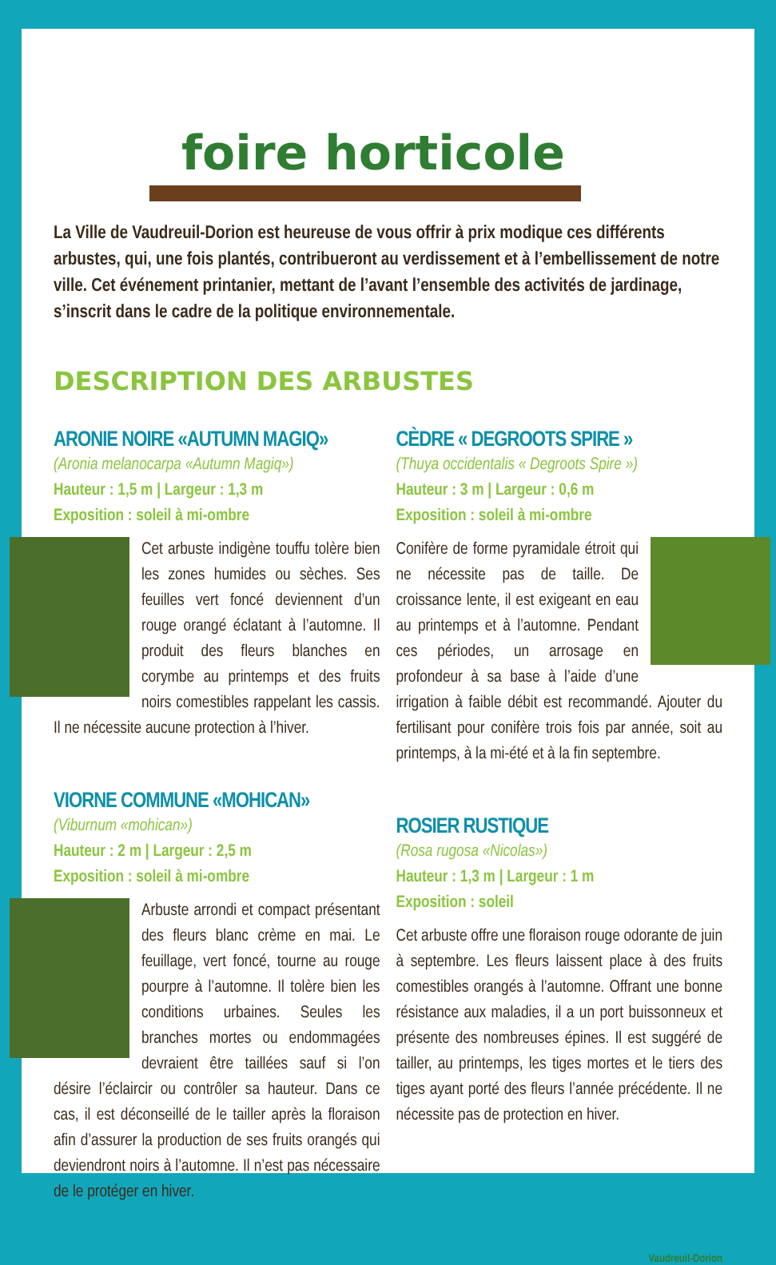foire horticole
La Ville de Vaudreuil-Dorion est heureuse de vous offrir à prix modique ces différents arbustes, qui, une fois plantés, contribueront au verdissement et à l’embellissement de notre ville. Cet événement printanier, mettant de l’avant l’ensemble des activités de jardinage, s’inscrit dans le cadre de la politique environnementale.
DESCRIPTION DES ARBUSTES
ARONIE NOIRE «AUTUMN MAGIQ»
(Aronia melanocarpa «Autumn Magiq»)
Hauteur : 1,5 m | Largeur : 1,3 m
Exposition : soleil à mi-ombre
Cet arbuste indigène touffu tolère bien les zones humides ou sèches. Ses feuilles vert foncé deviennent d’un rouge orangé éclatant à l’automne. Il produit des fleurs blanches en corymbe au printemps et des fruits noirs comestibles rappelant les cassis. Il ne nécessite aucune protection à l’hiver.
VIORNE COMMUNE «MOHICAN»
(Viburnum «mohican»)
Hauteur : 2 m | Largeur : 2,5 m
Exposition : soleil à mi-ombre
Arbuste arrondi et compact présentant des fleurs blanc crème en mai. Le feuillage, vert foncé, tourne au rouge pourpre à l’automne. Il tolère bien les conditions urbaines. Seules les branches mortes ou endommagées devraient être taillées sauf si l’on désire l’éclaircir ou contrôler sa hauteur. Dans ce cas, il est déconseillé de le tailler après la floraison afin d’assurer la production de ses fruits orangés qui deviendront noirs à l’automne. Il n’est pas nécessaire de le protéger en hiver.
CÈDRE « DEGROOTS SPIRE »
(Thuya occidentalis « Degroots Spire »)
Hauteur : 3 m | Largeur : 0,6 m
Exposition : soleil à mi-ombre
Conifère de forme pyramidale étroit qui ne nécessite pas de taille. De croissance lente, il est exigeant en eau au printemps et à l’automne. Pendant ces périodes, un arrosage en profondeur à sa base à l’aide d’une irrigation à faible débit est recommandé. Ajouter du fertilisant pour conifère trois fois par année, soit au printemps, à la mi-été et à la fin septembre.
ROSIER RUSTIQUE
(Rosa rugosa «Nicolas»)
Hauteur : 1,3 m | Largeur : 1 m
Exposition : soleil
Cet arbuste offre une floraison rouge odorante de juin à septembre. Les fleurs laissent place à des fruits comestibles orangés à l’automne. Offrant une bonne résistance aux maladies, il a un port buissonneux et présente des nombreuses épines. Il est suggéré de tailler, au printemps, les tiges mortes et le tiers des tiges ayant porté des fleurs l’année précédente. Il ne nécessite pas de protection en hiver.
Vaudreuil-Dorion